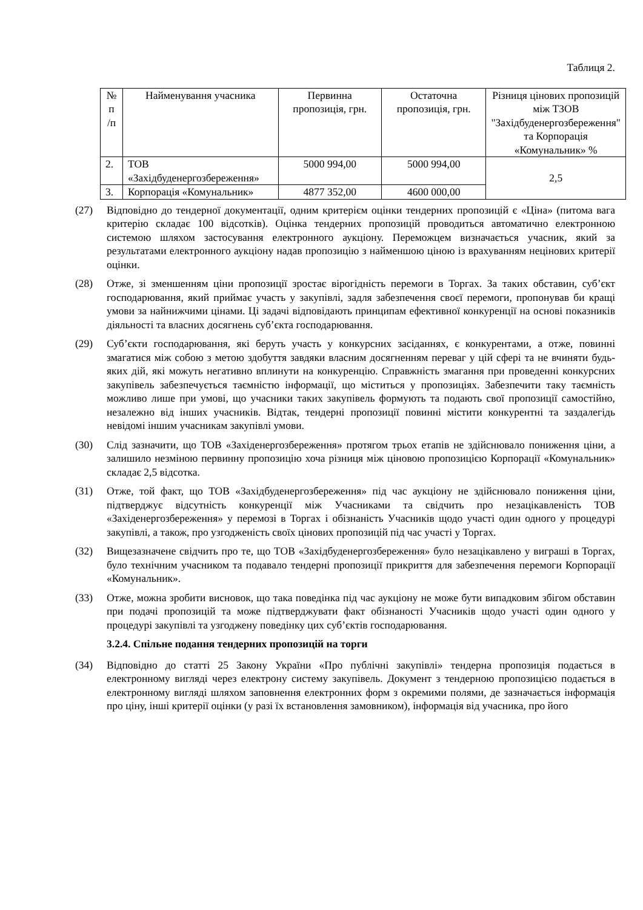Таблиця 2.
| № п /п | Найменування учасника | Первинна пропозиція, грн. | Остаточна пропозиція, грн. | Різниця цінових пропозицій між ТЗОВ "Західбуденергозбереження" та Корпорація «Комунальник» % |
| --- | --- | --- | --- | --- |
| 2. | ТОВ «Західбуденергозбереження» | 5000 994,00 | 5000 994,00 | 2,5 |
| 3. | Корпорація «Комунальник» | 4877 352,00 | 4600 000,00 | |
(27) Відповідно до тендерної документації, одним критерієм оцінки тендерних пропозицій є «Ціна» (питома вага критерію складає 100 відсотків). Оцінка тендерних пропозицій проводиться автоматично електронною системою шляхом застосування електронного аукціону. Переможцем визначається учасник, який за результатами електронного аукціону надав пропозицію з найменшою ціною із врахуванням нецінових критерії оцінки.
(28) Отже, зі зменшенням ціни пропозиції зростає вірогідність перемоги в Торгах. За таких обставин, суб’єкт господарювання, який приймає участь у закупівлі, задля забезпечення своєї перемоги, пропонував би кращі умови за найнижчими цінами. Ці задачі відповідають принципам ефективної конкуренції на основі показників діяльності та власних досягнень суб’єкта господарювання.
(29) Суб’єкти господарювання, які беруть участь у конкурсних засіданнях, є конкурентами, а отже, повинні змагатися між собою з метою здобуття завдяки власним досягненням переваг у цій сфері та не вчиняти будь-яких дій, які можуть негативно вплинути на конкуренцію. Справжність змагання при проведенні конкурсних закупівель забезпечується таємністю інформації, що міститься у пропозиціях. Забезпечити таку таємність можливо лише при умові, що учасники таких закупівель формують та подають свої пропозиції самостійно, незалежно від інших учасників. Відтак, тендерні пропозиції повинні містити конкурентні та заздалегідь невідомі іншим учасникам закупівлі умови.
(30) Слід зазначити, що ТОВ «Західенергозбереження» протягом трьох етапів не здійснювало пониження ціни, а залишило незміною первинну пропозицію хоча різниця між ціновою пропозицією Корпорації «Комунальник» складає 2,5 відсотка.
(31) Отже, той факт, що ТОВ «Західбуденергозбереження» під час аукціону не здійснювало пониження ціни, підтверджує відсутність конкуренції між Учасниками та свідчить про незацікавленість ТОВ «Західенергозбереження» у перемозі в Торгах і обізнаність Учасників щодо участі один одного у процедурі закупівлі, а також, про узгодженість своїх цінових пропозицій під час участі у Торгах.
(32) Вищезазначене свідчить про те, що ТОВ «Західбуденергозбереження» було незацікавлено у виграші в Торгах, було технічним учасником та подавало тендерні пропозиції прикриття для забезпечення перемоги Корпорації «Комунальник».
(33) Отже, можна зробити висновок, що така поведінка під час аукціону не може бути випадковим збігом обставин при подачі пропозицій та може підтверджувати факт обізнаності Учасників щодо участі один одного у процедурі закупівлі та узгоджену поведінку цих суб’єктів господарювання.
3.2.4. Спільне подання тендерних пропозицій на торги
(34) Відповідно до статті 25 Закону України «Про публічні закупівлі» тендерна пропозиція подається в електронному вигляді через електрону систему закупівель. Документ з тендерною пропозицією подається в електронному вигляді шляхом заповнення електронних форм з окремими полями, де зазначається інформація про ціну, інші критерії оцінки (у разі їх встановлення замовником), інформація від учасника, про його